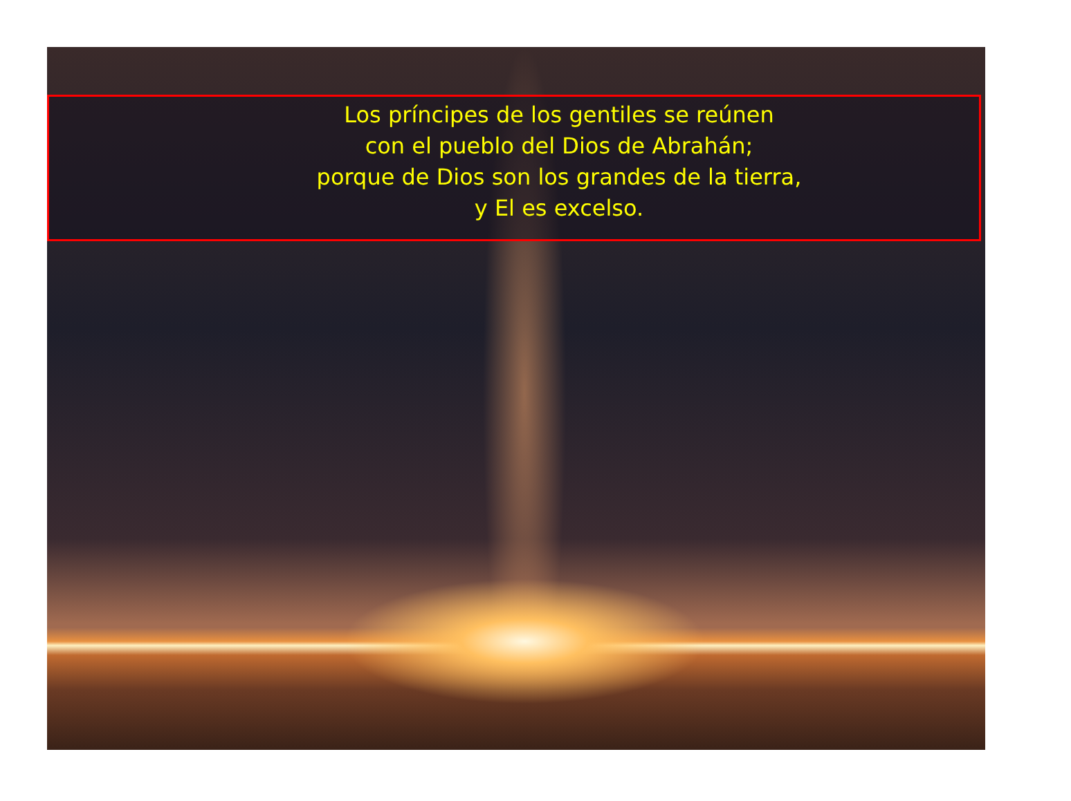Los príncipes de los gentiles se reúnen
con el pueblo del Dios de Abrahán;
porque de Dios son los grandes de la tierra,
y El es excelso.